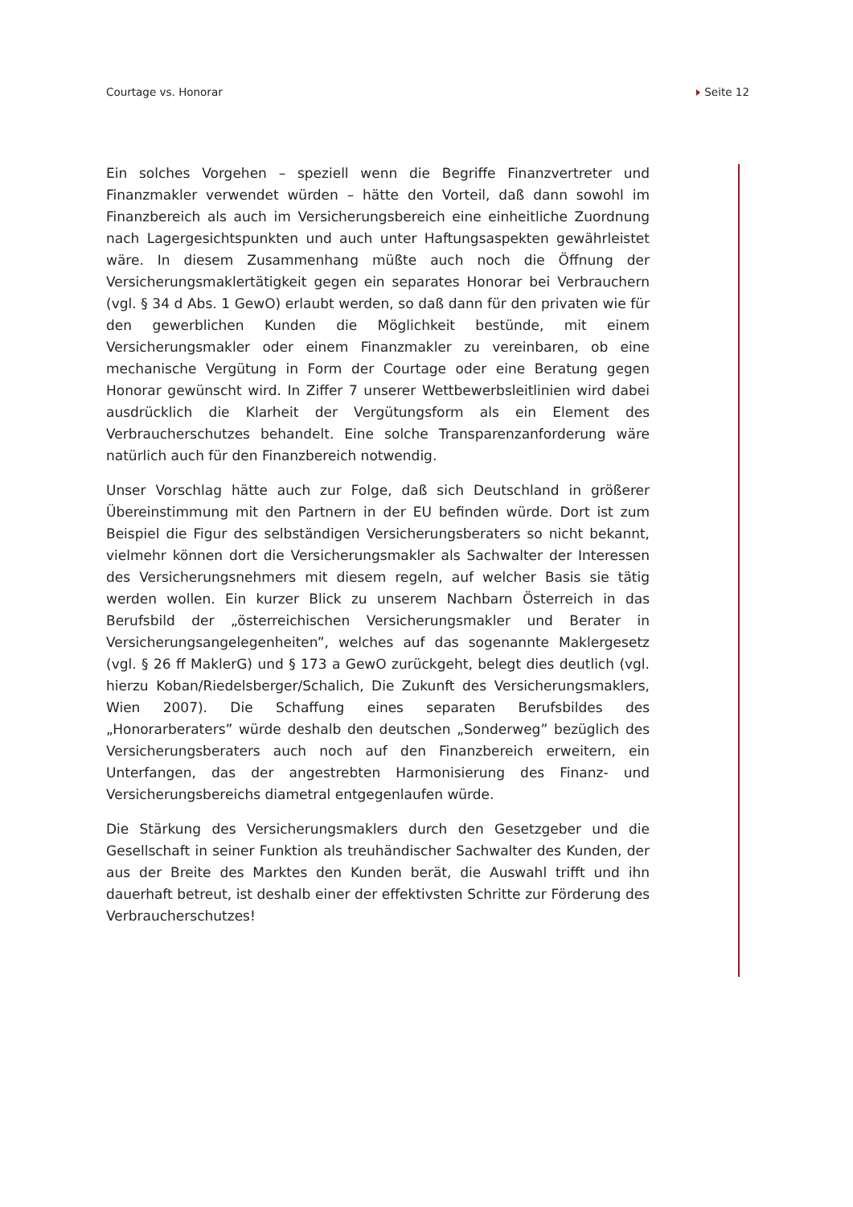Courtage vs. Honorar Seite 12
Ein solches Vorgehen – speziell wenn die Begriffe Finanzvertreter und Finanzmakler verwendet würden – hätte den Vorteil, daß dann sowohl im Finanzbereich als auch im Versicherungsbereich eine einheitliche Zuordnung nach Lagergesichtspunkten und auch unter Haftungsaspekten gewährleistet wäre. In diesem Zusammenhang müßte auch noch die Öffnung der Versicherungsmaklertätigkeit gegen ein separates Honorar bei Verbrauchern (vgl. § 34 d Abs. 1 GewO) erlaubt werden, so daß dann für den privaten wie für den gewerblichen Kunden die Möglichkeit bestünde, mit einem Versicherungsmakler oder einem Finanzmakler zu vereinbaren, ob eine mechanische Vergütung in Form der Courtage oder eine Beratung gegen Honorar gewünscht wird. In Ziffer 7 unserer Wettbewerbsleitlinien wird dabei ausdrücklich die Klarheit der Vergütungsform als ein Element des Verbraucherschutzes behandelt. Eine solche Transparenzanforderung wäre natürlich auch für den Finanzbereich notwendig.
Unser Vorschlag hätte auch zur Folge, daß sich Deutschland in größerer Übereinstimmung mit den Partnern in der EU befinden würde. Dort ist zum Beispiel die Figur des selbständigen Versicherungsberaters so nicht bekannt, vielmehr können dort die Versicherungsmakler als Sachwalter der Interessen des Versicherungsnehmers mit diesem regeln, auf welcher Basis sie tätig werden wollen. Ein kurzer Blick zu unserem Nachbarn Österreich in das Berufsbild der „österreichischen Versicherungsmakler und Berater in Versicherungsangelegenheiten”, welches auf das sogenannte Maklergesetz (vgl. § 26 ff MaklerG) und § 173 a GewO zurückgeht, belegt dies deutlich (vgl. hierzu Koban/Riedelsberger/Schalich, Die Zukunft des Versicherungsmaklers, Wien 2007). Die Schaffung eines separaten Berufsbildes des „Honorarberaters” würde deshalb den deutschen „Sonderweg” bezüglich des Versicherungsberaters auch noch auf den Finanzbereich erweitern, ein Unterfangen, das der angestrebten Harmonisierung des Finanz- und Versicherungsbereichs diametral entgegenlaufen würde.
Die Stärkung des Versicherungsmaklers durch den Gesetzgeber und die Gesellschaft in seiner Funktion als treuhändischer Sachwalter des Kunden, der aus der Breite des Marktes den Kunden berät, die Auswahl trifft und ihn dauerhaft betreut, ist deshalb einer der effektivsten Schritte zur Förderung des Verbraucherschutzes!